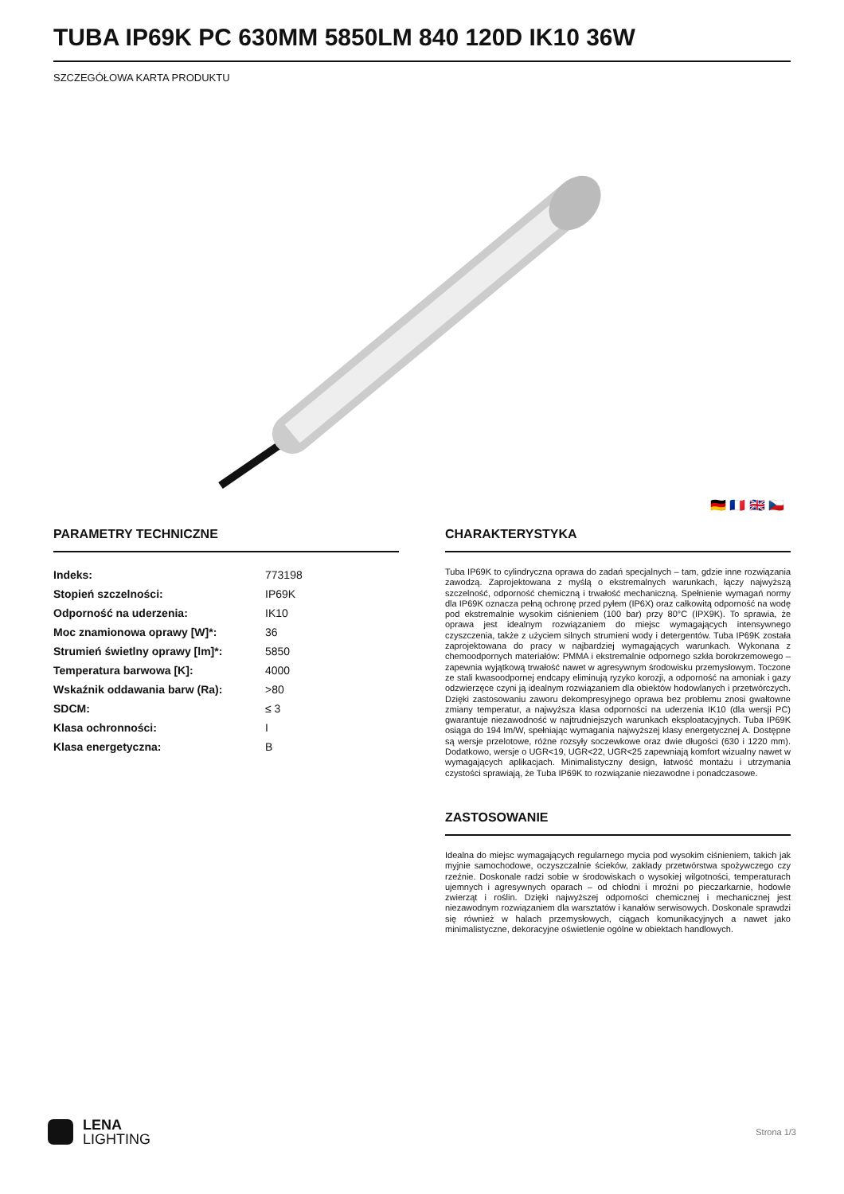TUBA IP69K PC 630MM 5850LM 840 120D IK10 36W
SZCZEGÓŁOWA KARTA PRODUKTU
🇩🇪 🇫🇷 🇬🇧 🇨🇿
PARAMETRY TECHNICZNE
| Indeks: | 773198 |
| Stopień szczelności: | IP69K |
| Odporność na uderzenia: | IK10 |
| Moc znamionowa oprawy [W]*: | 36 |
| Strumień świetlny oprawy [lm]*: | 5850 |
| Temperatura barwowa [K]: | 4000 |
| Wskaźnik oddawania barw (Ra): | >80 |
| SDCM: | ≤ 3 |
| Klasa ochronności: | I |
| Klasa energetyczna: | B |
CHARAKTERYSTYKA
Tuba IP69K to cylindryczna oprawa do zadań specjalnych – tam, gdzie inne rozwiązania zawodzą. Zaprojektowana z myślą o ekstremalnych warunkach, łączy najwyższą szczelność, odporność chemiczną i trwałość mechaniczną. Spełnienie wymagań normy dla IP69K oznacza pełną ochronę przed pyłem (IP6X) oraz całkowitą odporność na wodę pod ekstremalnie wysokim ciśnieniem (100 bar) przy 80°C (IPX9K). To sprawia, że oprawa jest idealnym rozwiązaniem do miejsc wymagających intensywnego czyszczenia, także z użyciem silnych strumieni wody i detergentów. Tuba IP69K została zaprojektowana do pracy w najbardziej wymagających warunkach. Wykonana z chemoodpornych materiałów: PMMA i ekstremalnie odpornego szkła borokrzemowego – zapewnia wyjątkową trwałość nawet w agresywnym środowisku przemysłowym. Toczone ze stali kwasoodpornej endcapy eliminują ryzyko korozji, a odporność na amoniak i gazy odzwierzęce czyni ją idealnym rozwiązaniem dla obiektów hodowlanych i przetwórczych. Dzięki zastosowaniu zaworu dekompresyjnego oprawa bez problemu znosi gwałtowne zmiany temperatur, a najwyższa klasa odporności na uderzenia IK10 (dla wersji PC) gwarantuje niezawodność w najtrudniejszych warunkach eksploatacyjnych. Tuba IP69K osiąga do 194 lm/W, spełniając wymagania najwyższej klasy energetycznej A. Dostępne są wersje przelotowe, różne rozsyły soczewkowe oraz dwie długości (630 i 1220 mm). Dodatkowo, wersje o UGR<19, UGR<22, UGR<25 zapewniają komfort wizualny nawet w wymagających aplikacjach. Minimalistyczny design, łatwość montażu i utrzymania czystości sprawiają, że Tuba IP69K to rozwiązanie niezawodne i ponadczasowe.
ZASTOSOWANIE
Idealna do miejsc wymagających regularnego mycia pod wysokim ciśnieniem, takich jak myjnie samochodowe, oczyszczalnie ścieków, zakłady przetwórstwa spożywczego czy rzeźnie. Doskonale radzi sobie w środowiskach o wysokiej wilgotności, temperaturach ujemnych i agresywnych oparach – od chłodni i mroźni po pieczarkarnie, hodowle zwierząt i roślin. Dzięki najwyższej odporności chemicznej i mechanicznej jest niezawodnym rozwiązaniem dla warsztatów i kanałów serwisowych. Doskonale sprawdzi się również w halach przemysłowych, ciągach komunikacyjnych a nawet jako minimalistyczne, dekoracyjne oświetlenie ogólne w obiektach handlowych.
LENA
LIGHTING
Strona 1/3